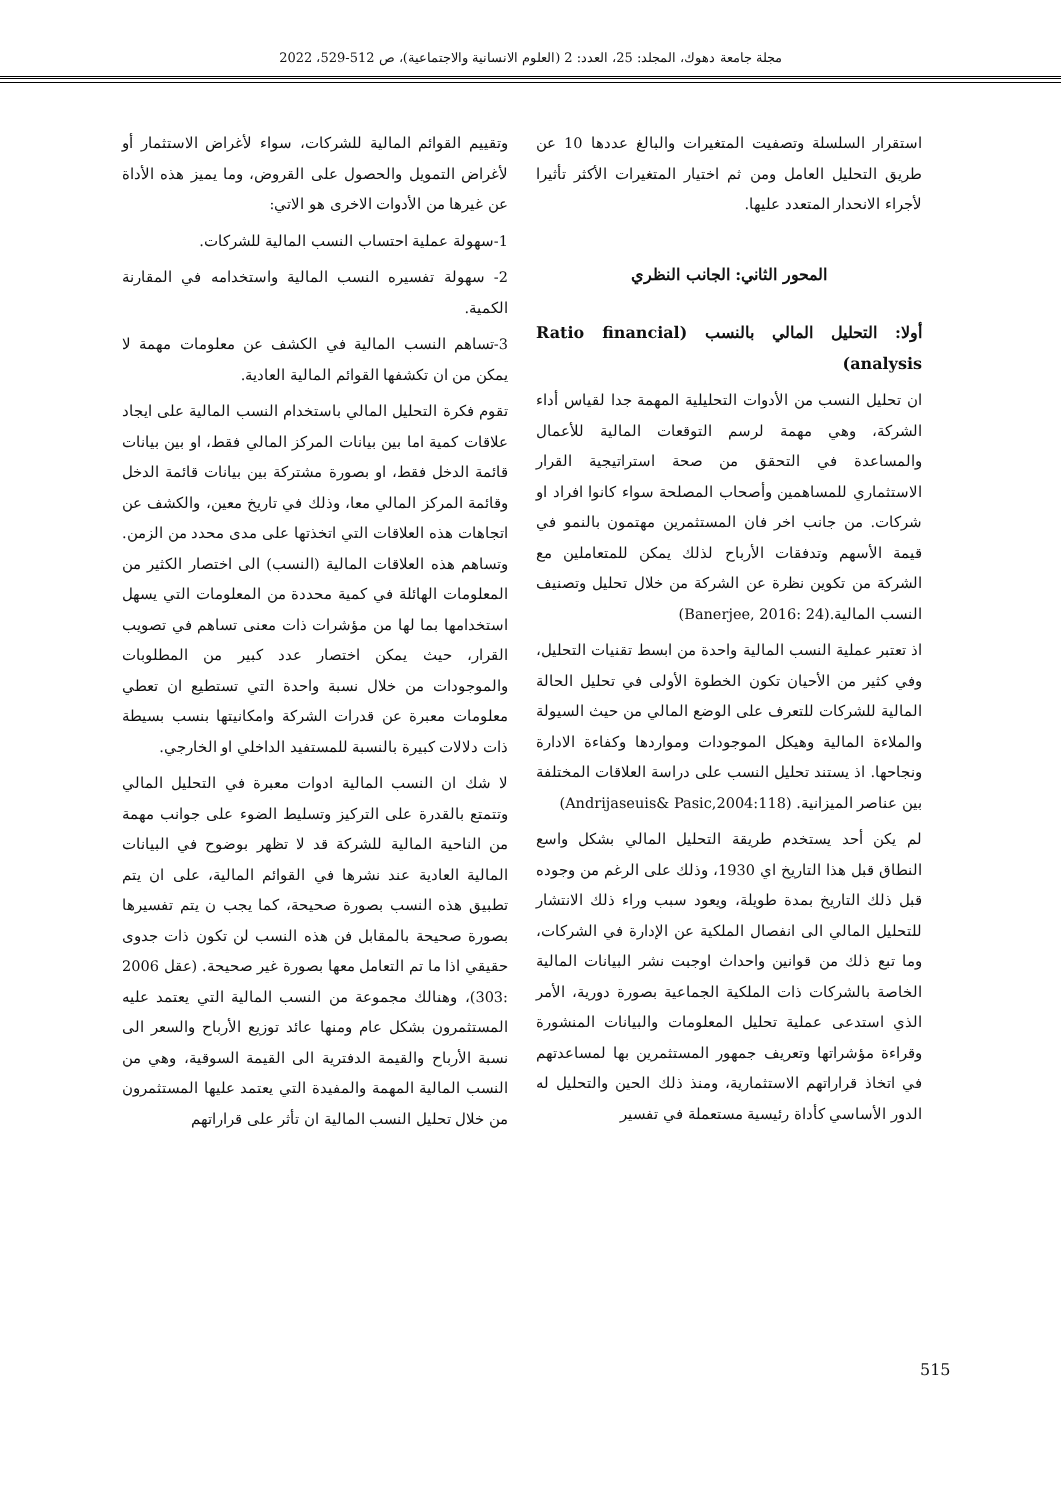مجلة جامعة دهوك، المجلد: 25، العدد: 2 (العلوم الانسانية والاجتماعية)، ص 512-529، 2022
استقرار السلسلة وتصفيت المتغيرات والبالغ عددها 10 عن طريق التحليل العامل ومن ثم اختيار المتغيرات الأكثر تأثيرا لأجراء الانحدار المتعدد عليها.
المحور الثاني: الجانب النظري
أولا: التحليل المالي بالنسب (Ratio financial analysis)
ان تحليل النسب من الأدوات التحليلية المهمة جدا لقياس أداء الشركة، وهي مهمة لرسم التوقعات المالية للأعمال والمساعدة في التحقق من صحة استراتيجية القرار الاستثماري للمساهمين وأصحاب المصلحة سواء كانوا افراد او شركات. من جانب اخر فان المستثمرين مهتمون بالنمو في قيمة الأسهم وتدفقات الأرباح لذلك يمكن للمتعاملين مع الشركة من تكوين نظرة عن الشركة من خلال تحليل وتصنيف النسب المالية.(Banerjee, 2016: 24)
اذ تعتبر عملية النسب المالية واحدة من ابسط تقنيات التحليل، وفي كثير من الأحيان تكون الخطوة الأولى في تحليل الحالة المالية للشركات للتعرف على الوضع المالي من حيث السيولة والملاءة المالية وهيكل الموجودات ومواردها وكفاءة الادارة ونجاحها. اذ يستند تحليل النسب على دراسة العلاقات المختلفة بين عناصر الميزانية. (Andrijaseuis& Pasic,2004:118)
لم يكن أحد يستخدم طريقة التحليل المالي بشكل واسع النطاق قبل هذا التاريخ اي 1930، وذلك على الرغم من وجوده قبل ذلك التاريخ بمدة طويلة، ويعود سبب وراء ذلك الانتشار للتحليل المالي الى انفصال الملكية عن الإدارة في الشركات، وما تبع ذلك من قوانين واحداث اوجبت نشر البيانات المالية الخاصة بالشركات ذات الملكية الجماعية بصورة دورية، الأمر الذي استدعى عملية تحليل المعلومات والبيانات المنشورة وقراءة مؤشراتها وتعريف جمهور المستثمرين بها لمساعدتهم في اتخاذ قراراتهم الاستثمارية، ومنذ ذلك الحين والتحليل له الدور الأساسي كأداة رئيسية مستعملة في تفسير
وتقييم القوائم المالية للشركات، سواء لأغراض الاستثمار أو لأغراض التمويل والحصول على القروض، وما يميز هذه الأداة عن غيرها من الأدوات الاخرى هو الاتي:
1-سهولة عملية احتساب النسب المالية للشركات.
2- سهولة تفسيره النسب المالية واستخدامه في المقارنة الكمية.
3-تساهم النسب المالية في الكشف عن معلومات مهمة لا يمكن من ان تكشفها القوائم المالية العادية.
تقوم فكرة التحليل المالي باستخدام النسب المالية على ايجاد علاقات كمية اما بين بيانات المركز المالي فقط، او بين بيانات قائمة الدخل فقط، او بصورة مشتركة بين بيانات قائمة الدخل وقائمة المركز المالي معا، وذلك في تاريخ معين، والكشف عن اتجاهات هذه العلاقات التي اتخذتها على مدى محدد من الزمن. وتساهم هذه العلاقات المالية (النسب) الى اختصار الكثير من المعلومات الهائلة في كمية محددة من المعلومات التي يسهل استخدامها بما لها من مؤشرات ذات معنى تساهم في تصويب القرار، حيث يمكن اختصار عدد كبير من المطلوبات والموجودات من خلال نسبة واحدة التي تستطيع ان تعطي معلومات معبرة عن قدرات الشركة وامكانيتها بنسب بسيطة ذات دلالات كبيرة بالنسبة للمستفيد الداخلي او الخارجي.
لا شك ان النسب المالية ادوات معبرة في التحليل المالي وتتمتع بالقدرة على التركيز وتسليط الضوء على جوانب مهمة من الناحية المالية للشركة قد لا تظهر بوضوح في البيانات المالية العادية عند نشرها في القوائم المالية، على ان يتم تطبيق هذه النسب بصورة صحيحة، كما يجب ن يتم تفسيرها بصورة صحيحة بالمقابل فن هذه النسب لن تكون ذات جدوى حقيقي اذا ما تم التعامل معها بصورة غير صحيحة. (عقل 2006 :303)، وهنالك مجموعة من النسب المالية التي يعتمد عليه المستثمرون بشكل عام ومنها عائد توزيع الأرباح والسعر الى نسبة الأرباح والقيمة الدفترية الى القيمة السوقية، وهي من النسب المالية المهمة والمفيدة التي يعتمد عليها المستثمرون من خلال تحليل النسب المالية ان تأثر على قراراتهم
515